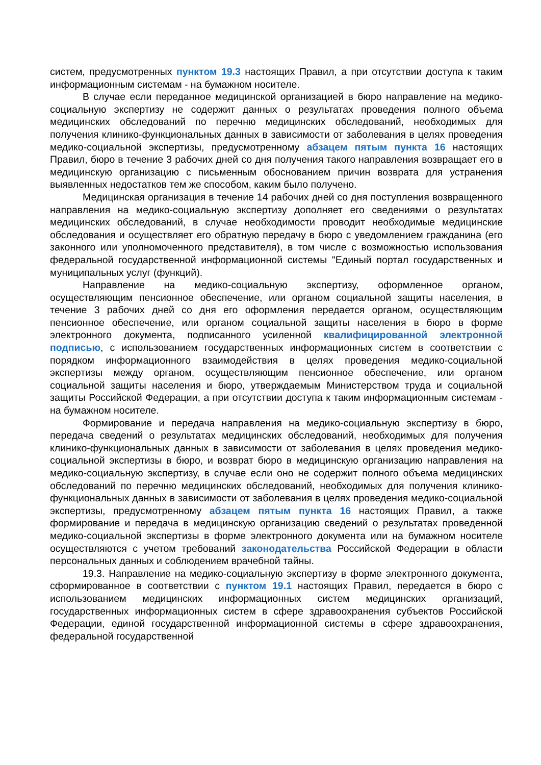систем, предусмотренных пунктом 19.3 настоящих Правил, а при отсутствии доступа к таким информационным системам - на бумажном носителе.
В случае если переданное медицинской организацией в бюро направление на медико-социальную экспертизу не содержит данных о результатах проведения полного объема медицинских обследований по перечню медицинских обследований, необходимых для получения клинико-функциональных данных в зависимости от заболевания в целях проведения медико-социальной экспертизы, предусмотренному абзацем пятым пункта 16 настоящих Правил, бюро в течение 3 рабочих дней со дня получения такого направления возвращает его в медицинскую организацию с письменным обоснованием причин возврата для устранения выявленных недостатков тем же способом, каким было получено.
Медицинская организация в течение 14 рабочих дней со дня поступления возвращенного направления на медико-социальную экспертизу дополняет его сведениями о результатах медицинских обследований, в случае необходимости проводит необходимые медицинские обследования и осуществляет его обратную передачу в бюро с уведомлением гражданина (его законного или уполномоченного представителя), в том числе с возможностью использования федеральной государственной информационной системы "Единый портал государственных и муниципальных услуг (функций).
Направление на медико-социальную экспертизу, оформленное органом, осуществляющим пенсионное обеспечение, или органом социальной защиты населения, в течение 3 рабочих дней со дня его оформления передается органом, осуществляющим пенсионное обеспечение, или органом социальной защиты населения в бюро в форме электронного документа, подписанного усиленной квалифицированной электронной подписью, с использованием государственных информационных систем в соответствии с порядком информационного взаимодействия в целях проведения медико-социальной экспертизы между органом, осуществляющим пенсионное обеспечение, или органом социальной защиты населения и бюро, утверждаемым Министерством труда и социальной защиты Российской Федерации, а при отсутствии доступа к таким информационным системам - на бумажном носителе.
Формирование и передача направления на медико-социальную экспертизу в бюро, передача сведений о результатах медицинских обследований, необходимых для получения клинико-функциональных данных в зависимости от заболевания в целях проведения медико-социальной экспертизы в бюро, и возврат бюро в медицинскую организацию направления на медико-социальную экспертизу, в случае если оно не содержит полного объема медицинских обследований по перечню медицинских обследований, необходимых для получения клинико-функциональных данных в зависимости от заболевания в целях проведения медико-социальной экспертизы, предусмотренному абзацем пятым пункта 16 настоящих Правил, а также формирование и передача в медицинскую организацию сведений о результатах проведенной медико-социальной экспертизы в форме электронного документа или на бумажном носителе осуществляются с учетом требований законодательства Российской Федерации в области персональных данных и соблюдением врачебной тайны.
19.3. Направление на медико-социальную экспертизу в форме электронного документа, сформированное в соответствии с пунктом 19.1 настоящих Правил, передается в бюро с использованием медицинских информационных систем медицинских организаций, государственных информационных систем в сфере здравоохранения субъектов Российской Федерации, единой государственной информационной системы в сфере здравоохранения, федеральной государственной